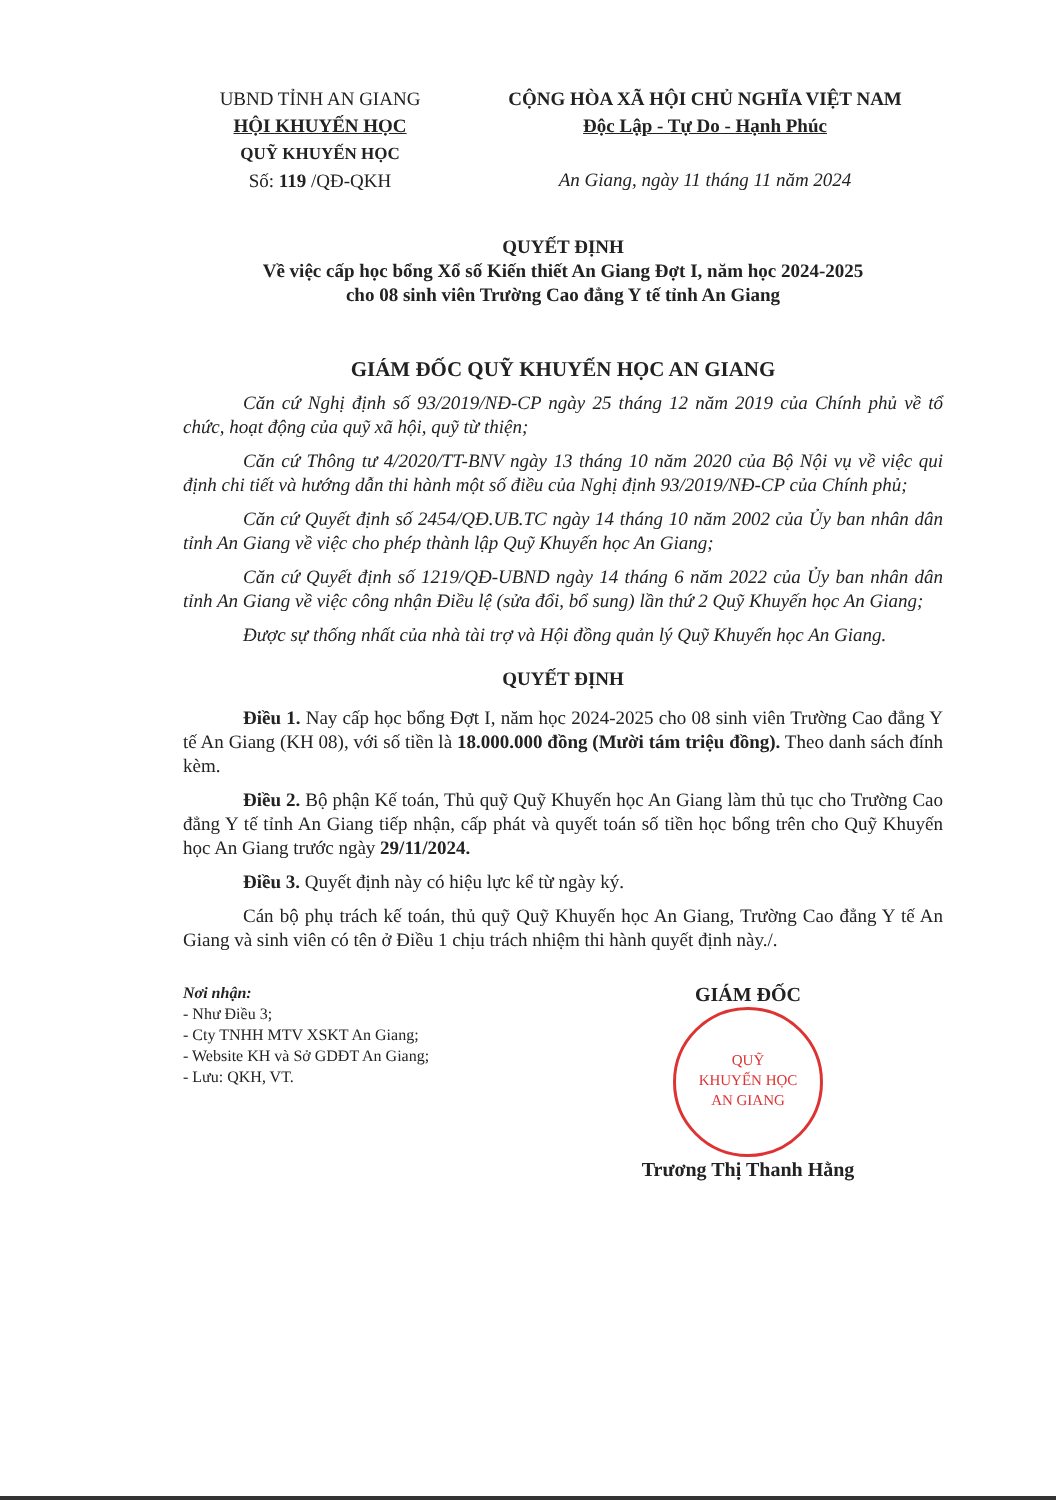UBND TỈNH AN GIANG
HỘI KHUYẾN HỌC
QUỸ KHUYẾN HỌC
Số: 119 /QĐ-QKH
CỘNG HÒA XÃ HỘI CHỦ NGHĨA VIỆT NAM
Độc Lập - Tự Do - Hạnh Phúc
An Giang, ngày 11 tháng 11 năm 2024
QUYẾT ĐỊNH
Về việc cấp học bổng Xổ số Kiến thiết An Giang Đợt I, năm học 2024-2025
cho 08 sinh viên Trường Cao đẳng Y tế tỉnh An Giang
GIÁM ĐỐC QUỸ KHUYẾN HỌC AN GIANG
Căn cứ Nghị định số 93/2019/NĐ-CP ngày 25 tháng 12 năm 2019 của Chính phủ về tổ chức, hoạt động của quỹ xã hội, quỹ từ thiện;
Căn cứ Thông tư 4/2020/TT-BNV ngày 13 tháng 10 năm 2020 của Bộ Nội vụ về việc qui định chi tiết và hướng dẫn thi hành một số điều của Nghị định 93/2019/NĐ-CP của Chính phủ;
Căn cứ Quyết định số 2454/QĐ.UB.TC ngày 14 tháng 10 năm 2002 của Ủy ban nhân dân tỉnh An Giang về việc cho phép thành lập Quỹ Khuyến học An Giang;
Căn cứ Quyết định số 1219/QĐ-UBND ngày 14 tháng 6 năm 2022 của Ủy ban nhân dân tỉnh An Giang về việc công nhận Điều lệ (sửa đổi, bổ sung) lần thứ 2 Quỹ Khuyến học An Giang;
Được sự thống nhất của nhà tài trợ và Hội đồng quản lý Quỹ Khuyến học An Giang.
QUYẾT ĐỊNH
Điều 1. Nay cấp học bổng Đợt I, năm học 2024-2025 cho 08 sinh viên Trường Cao đẳng Y tế An Giang (KH 08), với số tiền là 18.000.000 đồng (Mười tám triệu đồng). Theo danh sách đính kèm.
Điều 2. Bộ phận Kế toán, Thủ quỹ Quỹ Khuyến học An Giang làm thủ tục cho Trường Cao đẳng Y tế tỉnh An Giang tiếp nhận, cấp phát và quyết toán số tiền học bổng trên cho Quỹ Khuyến học An Giang trước ngày 29/11/2024.
Điều 3. Quyết định này có hiệu lực kể từ ngày ký.
Cán bộ phụ trách kế toán, thủ quỹ Quỹ Khuyến học An Giang, Trường Cao đẳng Y tế An Giang và sinh viên có tên ở Điều 1 chịu trách nhiệm thi hành quyết định này./.
Nơi nhận:
- Như Điều 3;
- Cty TNHH MTV XSKT An Giang;
- Website KH và Sở GDĐT An Giang;
- Lưu: QKH, VT.
GIÁM ĐỐC
QUỸ
KHUYẾN HỌC
AN GIANG
Trương Thị Thanh Hằng